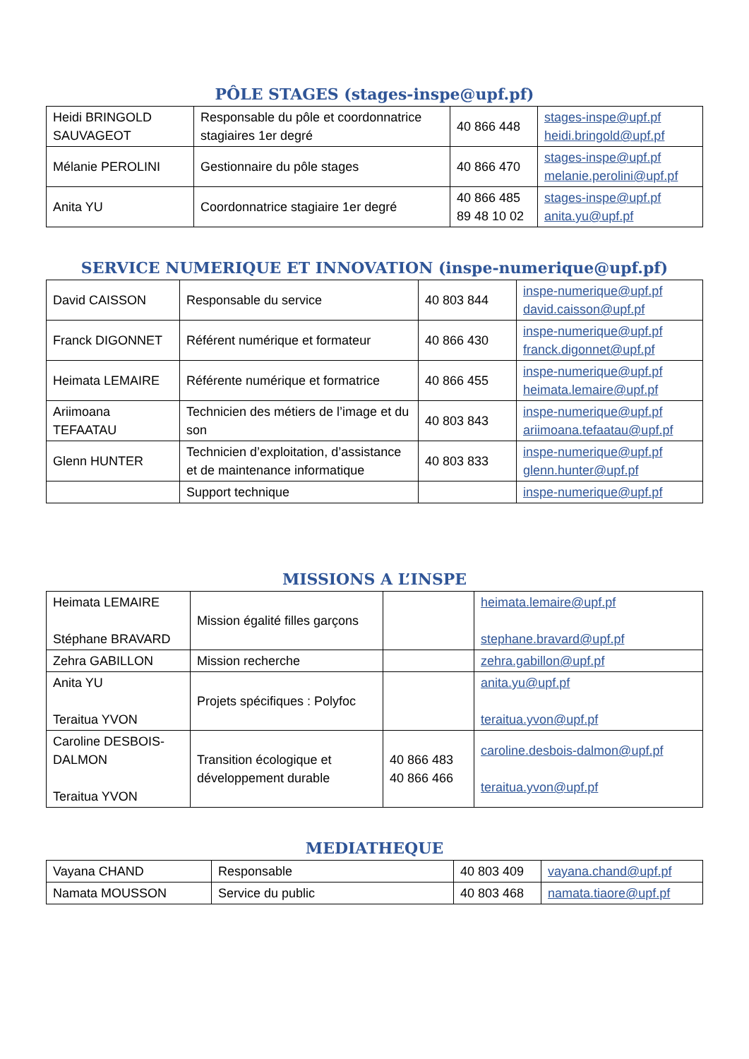PÔLE STAGES (stages-inspe@upf.pf)
| Heidi BRINGOLD SAUVAGEOT | Responsable du pôle et coordonnatrice stagiaires 1er degré | 40 866 448 | stages-inspe@upf.pf heidi.bringold@upf.pf |
| Mélanie PEROLINI | Gestionnaire du pôle stages | 40 866 470 | stages-inspe@upf.pf melanie.perolini@upf.pf |
| Anita YU | Coordonnatrice stagiaire 1er degré | 40 866 485 89 48 10 02 | stages-inspe@upf.pf anita.yu@upf.pf |
SERVICE NUMERIQUE ET INNOVATION (inspe-numerique@upf.pf)
| David CAISSON | Responsable du service | 40 803 844 | inspe-numerique@upf.pf david.caisson@upf.pf |
| Franck DIGONNET | Référent numérique et formateur | 40 866 430 | inspe-numerique@upf.pf franck.digonnet@upf.pf |
| Heimata LEMAIRE | Référente numérique et formatrice | 40 866 455 | inspe-numerique@upf.pf heimata.lemaire@upf.pf |
| Ariimoana TEFAATAU | Technicien des métiers de l’image et du son | 40 803 843 | inspe-numerique@upf.pf ariimoana.tefaatau@upf.pf |
| Glenn HUNTER | Technicien d’exploitation, d’assistance et de maintenance informatique | 40 803 833 | inspe-numerique@upf.pf glenn.hunter@upf.pf |
| | Support technique | | inspe-numerique@upf.pf |
MISSIONS A L’INSPE
| Heimata LEMAIRE Stéphane BRAVARD | Mission égalité filles garçons | | heimata.lemaire@upf.pf stephane.bravard@upf.pf |
| Zehra GABILLON | Mission recherche | | zehra.gabillon@upf.pf |
| Anita YU Teraitua YVON | Projets spécifiques : Polyfoc | | anita.yu@upf.pf teraitua.yvon@upf.pf |
| Caroline DESBOIS-DALMON Teraitua YVON | Transition écologique et développement durable | 40 866 483 40 866 466 | caroline.desbois-dalmon@upf.pf teraitua.yvon@upf.pf |
MEDIATHEQUE
| Vayana CHAND | Responsable | 40 803 409 | vayana.chand@upf.pf |
| Namata MOUSSON | Service du public | 40 803 468 | namata.tiaore@upf.pf |